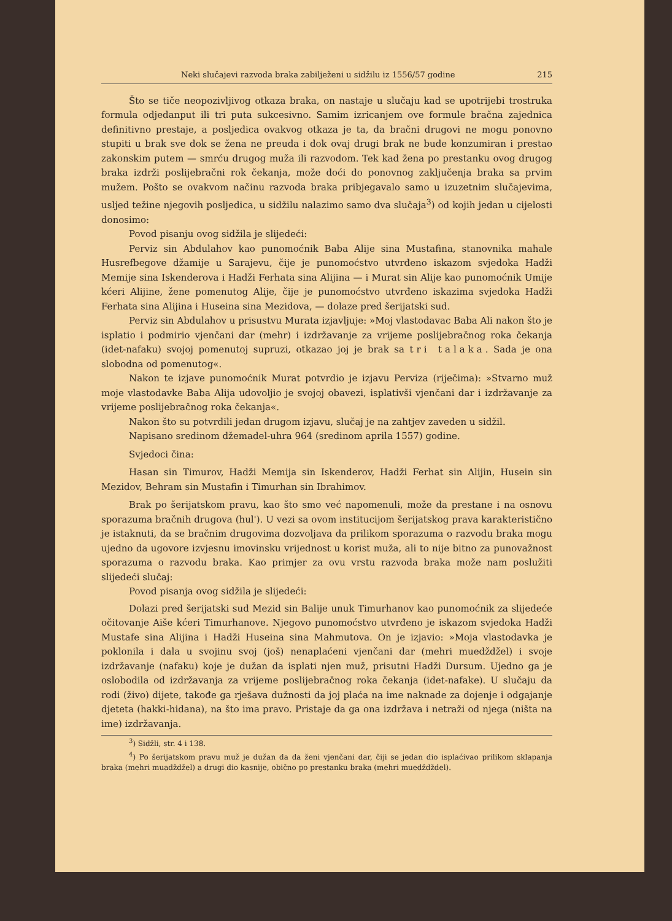Neki slučajevi razvoda braka zabilježeni u sidžilu iz 1556/57 godine 215
Što se tiče neopozivljivog otkaza braka, on nastaje u slučaju kad se upotrijebi trostruka formula odjedanput ili tri puta sukcesivno. Samim izricanjem ove formule bračna zajednica definitivno prestaje, a posljedica ovakvog otkaza je ta, da bračni drugovi ne mogu ponovno stupiti u brak sve dok se žena ne preuda i dok ovaj drugi brak ne bude konzumiran i prestao zakonskim putem — smrću drugog muža ili razvodom. Tek kad žena po prestanku ovog drugog braka izdrži poslijebračni rok čekanja, može doći do ponovnog zaključenja braka sa prvim mužem. Pošto se ovakvom načinu razvoda braka pribjegavalo samo u izuzetnim slučajevima, usljed težine njegovih posljedica, u sidžilu nalazimo samo dva slučaja<sup>3</sup>) od kojih jedan u cijelosti donosimo:
Povod pisanju ovog sidžila je slijedeći:
Perviz sin Abdulahov kao punomoćnik Baba Alije sina Mustafina, stanovnika mahale Husrefbegove džamije u Sarajevu, čije je punomoćstvo utvrđeno iskazom svjedoka Hadži Memije sina Iskenderova i Hadži Ferhata sina Alijina — i Murat sin Alije kao punomoćnik Umije kćeri Alijine, žene pomenutog Alije, čije je punomoćstvo utvrđeno iskazima svjedoka Hadži Ferhata sina Alijina i Huseina sina Mezidova, — dolaze pred šerijatski sud.
Perviz sin Abdulahov u prisustvu Murata izjavljuje: »Moj vlastodavac Baba Ali nakon što je isplatio i podmirio vjenčani dar (mehr) i izdržavanje za vrijeme poslijebračnog roka čekanja (idet-nafaku) svojoj pomenutoj supruzi, otkazao joj je brak sa tri talaka. Sada je ona slobodna od pomenutog«.
Nakon te izjave punomoćnik Murat potvrdio je izjavu Perviza (riječima): »Stvarno muž moje vlastodavke Baba Alija udovoljio je svojoj obavezi, isplativši vjenčani dar i izdržavanje za vrijeme poslijebračnog roka čekanja«.
Nakon što su potvrdili jedan drugom izjavu, slučaj je na zahtjev zaveden u sidžil.
Napisano sredinom džemadel-uhra 964 (sredinom aprila 1557) godine.
Svjedoci čina:
Hasan sin Timurov, Hadži Memija sin Iskenderov, Hadži Ferhat sin Alijin, Husein sin Mezidov, Behram sin Mustafin i Timurhan sin Ibrahimov.
Brak po šerijatskom pravu, kao što smo već napomenuli, može da prestane i na osnovu sporazuma bračnih drugova (hul'). U vezi sa ovom institucijom šerijatskog prava karakteristično je istaknuti, da se bračnim drugovima dozvoljava da prilikom sporazuma o razvodu braka mogu ujedno da ugovore izvjesnu imovinsku vrijednost u korist muža, ali to nije bitno za punovažnost sporazuma o razvodu braka. Kao primjer za ovu vrstu razvoda braka može nam poslužiti slijedeći slučaj:
Povod pisanja ovog sidžila je slijedeći:
Dolazi pred šerijatski sud Mezid sin Balije unuk Timurhanov kao punomoćnik za slijedeće očitovanje Aiše kćeri Timurhanove. Njegovo punomoćstvo utvrđeno je iskazom svjedoka Hadži Mustafe sina Alijina i Hadži Huseina sina Mahmutova. On je izjavio: »Moja vlastodavka je poklonila i dala u svojinu svoj (još) nenaplaćeni vjenčani dar (mehri muedždžel) i svoje izdržavanje (nafaku) koje je dužan da isplati njen muž, prisutni Hadži Dursum. Ujedno ga je oslobodila od izdržavanja za vrijeme poslijebračnog roka čekanja (idet-nafake). U slučaju da rodi (živo) dijete, takođe ga rješava dužnosti da joj plaća na ime naknade za dojenje i odgajanje djeteta (hakki-hidana), na što ima pravo. Pristaje da ga ona izdržava i netraži od njega (ništa na ime) izdržavanja.
<sup>3</sup>) Sidžli, str. 4 i 138.
<sup>4</sup>) Po šerijatskom pravu muž je dužan da da ženi vjenčani dar, čiji se jedan dio isplaćivao prilikom sklapanja braka (mehri muadždžel) a drugi dio kasnije, obično po prestanku braka (mehri muedždždel).